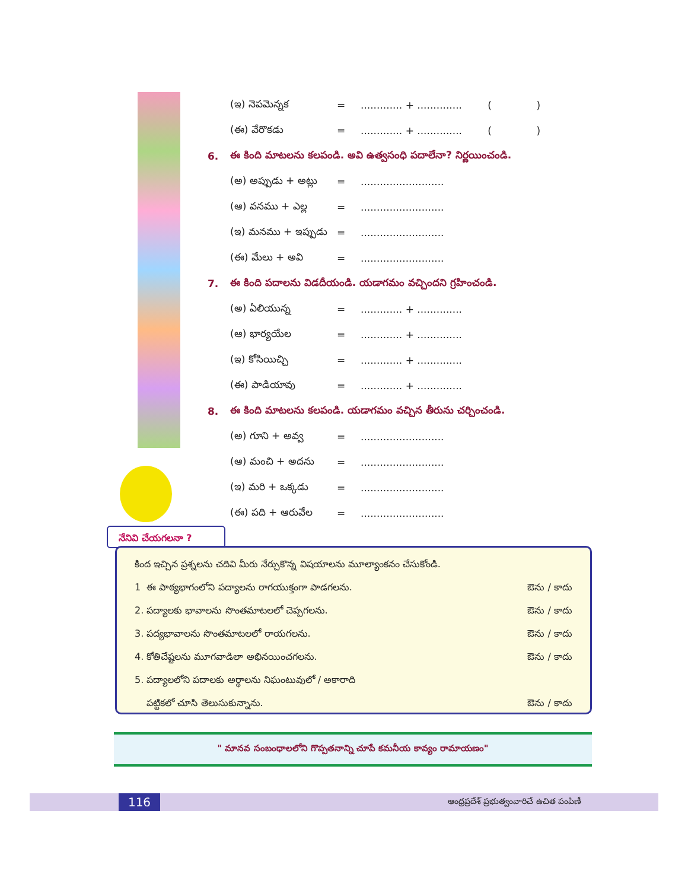(ఇ) నెపమెన్నక =............. + .............. ( )
(ఈ) వేరొకడు =............. + .............. ( )
6. ఈ కింది మాటలను కలపండి. అవి ఉత్వసంధి పదాలేనా? నిర్ణయించండి.
(అ) అప్పుడు + అట్లు =..........................
(ఆ) వనము + ఎల్ల =..........................
(ఇ) మనము + ఇప్పుడు =..........................
(ఈ) మేలు + అవి =..........................
7. ఈ కింది పదాలను విడదీయండి. యడాగమం వచ్చిందని గ్రహించండి.
(అ) ఏలియున్న =............. + ..............
(ఆ) భార్యయేల =............. + ..............
(ఇ) కోసియిచ్చి =............. + ..............
(ఈ) పాడియావు =............. + ..............
8. ఈ కింది మాటలను కలపండి. యడాగమం వచ్చిన తీరును చర్చించండి.
(అ) గూని + అవ్వ =..........................
(ఆ) మంచి + అదను =..........................
(ఇ) మరి + ఒక్కడు =..........................
(ఈ) పది + ఆరువేల =..........................
నేనివి చేయగలనా ?
కింద ఇచ్చిన ప్రశ్నలను చదివి మీరు నేర్చుకొన్న విషయాలను మూల్యాంకనం చేసుకోండి.
1 ఈ పాఠ్యభాగంలోని పద్యాలను రాగయుక్తంగా పాడగలను. ఔను / కాదు
2. పద్యాలకు భావాలను సొంతమాటలలో చెప్పగలను. ఔను / కాదు
3. పద్యభావాలను సొంతమాటలలో రాయగలను. ఔను / కాదు
4. కోతిచేష్టలను మూగవాడిలా అభినయించగలను. ఔను / కాదు
5. పద్యాలలోని పదాలకు అర్థాలను నిఘంటువులో / అకారాది
పట్టికలో చూసి తెలుసుకున్నాను. ఔను / కాదు
" మానవ సంబంధాలలోని గొప్పతనాన్ని చూపే కమనీయ కావ్యం రామాయణం"
116 ఆంధ్రప్రదేశ్ ప్రభుత్వంవారిచే ఉచిత పంపిణీ